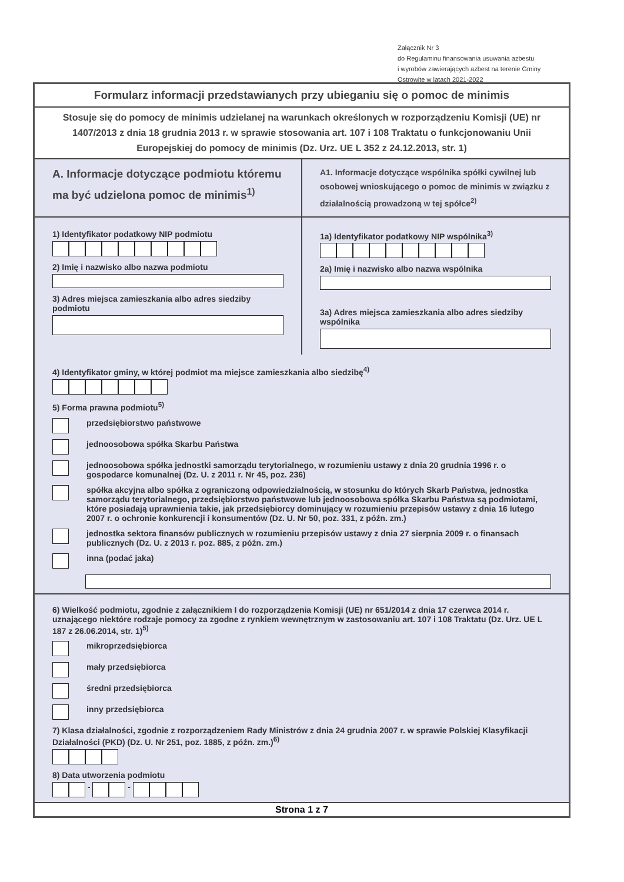Załącznik Nr 3
do Regulaminu finansowania usuwania azbestu
i wyrobów zawierających azbest na terenie Gminy
Ostrowite w latach 2021-2022
Formularz informacji przedstawianych przy ubieganiu się o pomoc de minimis
Stosuje się do pomocy de minimis udzielanej na warunkach określonych w rozporządzeniu Komisji (UE) nr 1407/2013 z dnia 18 grudnia 2013 r. w sprawie stosowania art. 107 i 108 Traktatu o funkcjonowaniu Unii Europejskiej do pomocy de minimis (Dz. Urz. UE L 352 z 24.12.2013, str. 1)
A. Informacje dotyczące podmiotu któremu ma być udzielona pomoc de minimis<sup>1)</sup>
A1. Informacje dotyczące wspólnika spółki cywilnej lub osobowej wnioskującego o pomoc de minimis w związku z działalnością prowadzoną w tej spółce<sup>2)</sup>
1) Identyfikator podatkowy NIP podmiotu
2) Imię i nazwisko albo nazwa podmiotu
3) Adres miejsca zamieszkania albo adres siedziby podmiotu
1a) Identyfikator podatkowy NIP wspólnika<sup>3)</sup>
2a) Imię i nazwisko albo nazwa wspólnika
3a) Adres miejsca zamieszkania albo adres siedziby wspólnika
4) Identyfikator gminy, w której podmiot ma miejsce zamieszkania albo siedzibę<sup>4)</sup>
5) Forma prawna podmiotu<sup>5)</sup>
przedsiębiorstwo państwowe
jednoosobowa spółka Skarbu Państwa
jednoosobowa spółka jednostki samorządu terytorialnego, w rozumieniu ustawy z dnia 20 grudnia 1996 r. o gospodarce komunalnej (Dz. U. z 2011 r. Nr 45, poz. 236)
spółka akcyjna albo spółka z ograniczoną odpowiedzialnością, w stosunku do których Skarb Państwa, jednostka samorządu terytorialnego, przedsiębiorstwo państwowe lub jednoosobowa spółka Skarbu Państwa są podmiotami, które posiadają uprawnienia takie, jak przedsiębiorcy dominujący w rozumieniu przepisów ustawy z dnia 16 lutego 2007 r. o ochronie konkurencji i konsumentów (Dz. U. Nr 50, poz. 331, z późn. zm.)
jednostka sektora finansów publicznych w rozumieniu przepisów ustawy z dnia 27 sierpnia 2009 r. o finansach publicznych (Dz. U. z 2013 r. poz. 885, z późn. zm.)
inna (podać jaka)
6) Wielkość podmiotu, zgodnie z załącznikiem I do rozporządzenia Komisji (UE) nr 651/2014 z dnia 17 czerwca 2014 r. uznającego niektóre rodzaje pomocy za zgodne z rynkiem wewnętrznym w zastosowaniu art. 107 i 108 Traktatu (Dz. Urz. UE L 187 z 26.06.2014, str. 1)<sup>5)</sup>
mikroprzedsiębiorca
mały przedsiębiorca
średni przedsiębiorca
inny przedsiębiorca
7) Klasa działalności, zgodnie z rozporządzeniem Rady Ministrów z dnia 24 grudnia 2007 r. w sprawie Polskiej Klasyfikacji Działalności (PKD) (Dz. U. Nr 251, poz. 1885, z późn. zm.)<sup>6)</sup>
8) Data utworzenia podmiotu
- -
Strona 1 z 7